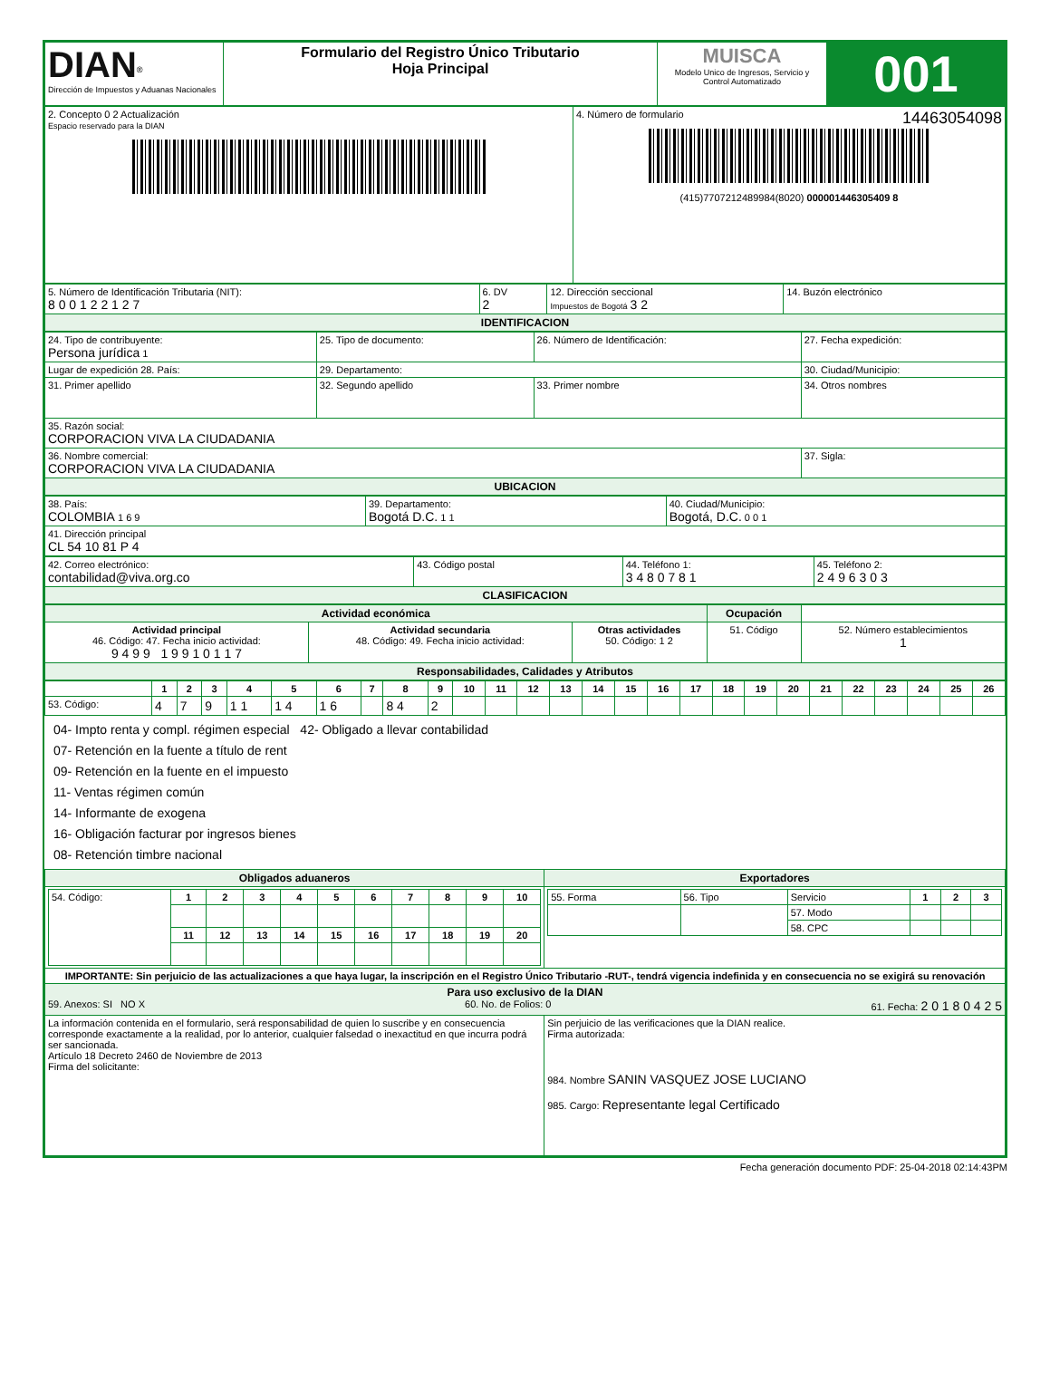| DIAN<sup>®</sup> Dirección de Impuestos y Aduanas Nacionales | Formulario del Registro Único Tributario Hoja Principal | MUISCA Modelo Unico de Ingresos, Servicio y Control Automatizado | 001 |
| 2. Concepto 0 2 Actualización Espacio reservado para la DIAN | 4. Número de formulario 14463054098 (415)7707212489984(8020) 000001446305409 8 |
| 5. Número de Identificación Tributaria (NIT): 8 0 0 1 2 2 1 2 7 | 6. DV 2 | 12. Dirección seccional Impuestos de Bogotá 3 2 | 14. Buzón electrónico |
| IDENTIFICACION | | | |
| 24. Tipo de contribuyente: Persona jurídica 1 | 25. Tipo de documento: | 26. Número de Identificación: | 27. Fecha expedición: |
| Lugar de expedición 28. País: | 29. Departamento: | | 30. Ciudad/Municipio: |
| 31. Primer apellido | 32. Segundo apellido | 33. Primer nombre | 34. Otros nombres |
| 35. Razón social: CORPORACION VIVA LA CIUDADANIA | | | |
| 36. Nombre comercial: CORPORACION VIVA LA CIUDADANIA | | | 37. Sigla: |
| UBICACION | | | |
| 38. País: COLOMBIA 1 6 9 | 39. Departamento: Bogotá D.C. 1 1 | 40. Ciudad/Municipio: Bogotá, D.C. 0 0 1 |
| 41. Dirección principal CL 54 10 81 P 4 | | |
| 42. Correo electrónico: contabilidad@viva.org.co | 43. Código postal | 44. Teléfono 1: 3 4 8 0 7 8 1 | 45. Teléfono 2: 2 4 9 6 3 0 3 |
| CLASIFICACION | | | |
| Actividad económica | | | Ocupación | |
| Actividad principal 46. Código: 47. Fecha inicio actividad: 9 4 9 9 1 9 9 1 0 1 1 7 | Actividad secundaria 48. Código: 49. Fecha inicio actividad: | Otras actividades 50. Código: 1 2 | 51. Código | 52. Número establecimientos 1 |
| Responsabilidades, Calidades y Atributos | | | | |
| | 1 | 2 | 3 | 4 | 5 | 6 | 7 | 8 | 9 | 10 | 11 | 12 | 13 | 14 | 15 | 16 | 17 | 18 | 19 | 20 | 21 | 22 | 23 | 24 | 25 | 26 |
| --- | --- | --- | --- | --- | --- | --- | --- | --- | --- | --- | --- | --- | --- | --- | --- | --- | --- | --- | --- | --- | --- | --- | --- | --- | --- | --- |
| 53. Código: | 4 | 7 | 9 | 1 1 | 1 4 | 1 6 | | 8 4 | 2 | | | | | | | | | | | | | | | | | |
04- Impto renta y compl. régimen especial 42- Obligado a llevar contabilidad
07- Retención en la fuente a título de rent
09- Retención en la fuente en el impuesto
11- Ventas régimen común
14- Informante de exogena
16- Obligación facturar por ingresos bienes
08- Retención timbre nacional
| Obligados aduaneros | Exportadores |
| / 54. Código: / 1 / 2 / 3 / 4 / 5 / 6 / 7 / 8 / 9 / 10 / / / 11 / 12 / 13 / 14 / 15 / 16 / 17 / 18 / 19 / 20 / | / 55. Forma / 56. Tipo / Servicio / 1 / 2 / 3 / / / / 57. Modo / / / / / / / 58. CPC / / / / |
| IMPORTANTE: Sin perjuicio de las actualizaciones a que haya lugar, la inscripción en el Registro Único Tributario -RUT-, tendrá vigencia indefinida y en consecuencia no se exigirá su renovación | |
| Para uso exclusivo de la DIAN 59. Anexos: SI NO X 60. No. de Folios: 0 61. Fecha: 2 0 1 8 0 4 2 5 | |
| La información contenida en el formulario, será responsabilidad de quien lo suscribe y en consecuencia corresponde exactamente a la realidad, por lo anterior, cualquier falsedad o inexactitud en que incurra podrá ser sancionada. Artículo 18 Decreto 2460 de Noviembre de 2013 Firma del solicitante: | Sin perjuicio de las verificaciones que la DIAN realice. Firma autorizada: 984. Nombre SANIN VASQUEZ JOSE LUCIANO 985. Cargo: Representante legal Certificado |
Fecha generación documento PDF: 25-04-2018 02:14:43PM